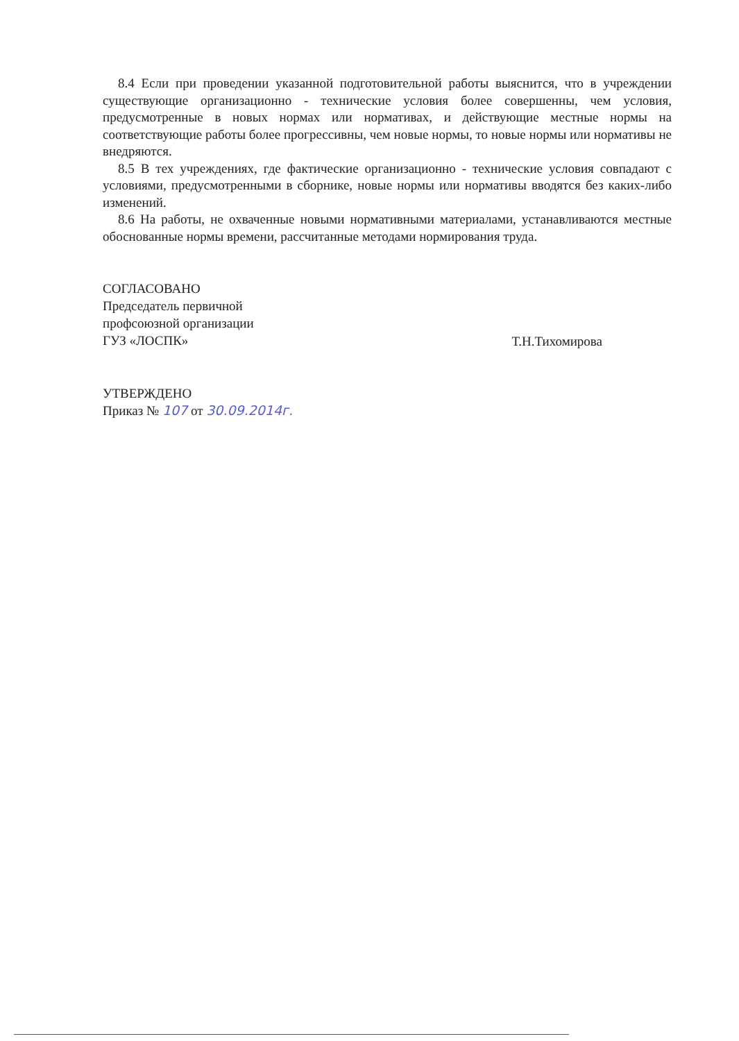8.4 Если при проведении указанной подготовительной работы выяснится, что в учреждении существующие организационно - технические условия более совершенны, чем условия, предусмотренные в новых нормах или нормативах, и действующие местные нормы на соответствующие работы более прогрессивны, чем новые нормы, то новые нормы или нормативы не внедряются.
8.5 В тех учреждениях, где фактические организационно - технические условия совпадают с условиями, предусмотренными в сборнике, новые нормы или нормативы вводятся без каких-либо изменений.
8.6 На работы, не охваченные новыми нормативными материалами, устанавливаются местные обоснованные нормы времени, рассчитанные методами нормирования труда.
СОГЛАСОВАНО
Председатель первичной
профсоюзной организации
ГУЗ «ЛОСПК»
Т.Н.Тихомирова
УТВЕРЖДЕНО
Приказ № 107 от 30.09.2014г.